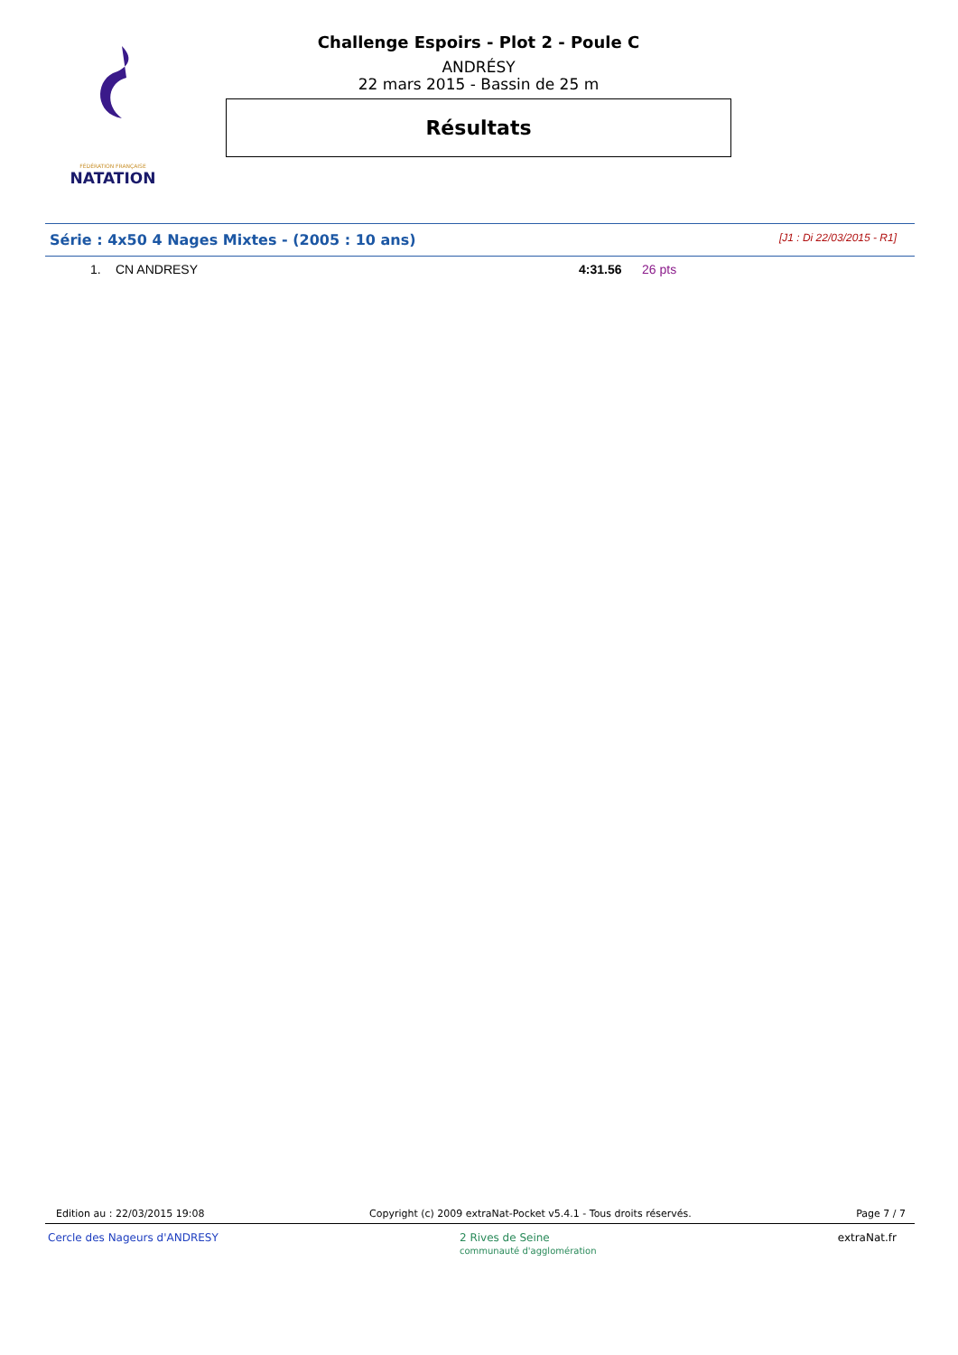FÉDÉRATION FRANÇAISE
NATATION
Challenge Espoirs - Plot 2 - Poule C
ANDRÉSY
22 mars 2015 - Bassin de 25 m
Résultats
Série : 4x50 4 Nages Mixtes - (2005 : 10 ans) [J1 : Di 22/03/2015 - R1]
| 1. | CN ANDRESY | 4:31.56 | 26 pts |
Edition au : 22/03/2015 19:08 Copyright (c) 2009 extraNat-Pocket v5.4.1 - Tous droits réservés. Page 7 / 7
Cercle des Nageurs d'ANDRESY 2 Rives de Seine
communauté d'agglomération extraNat.fr